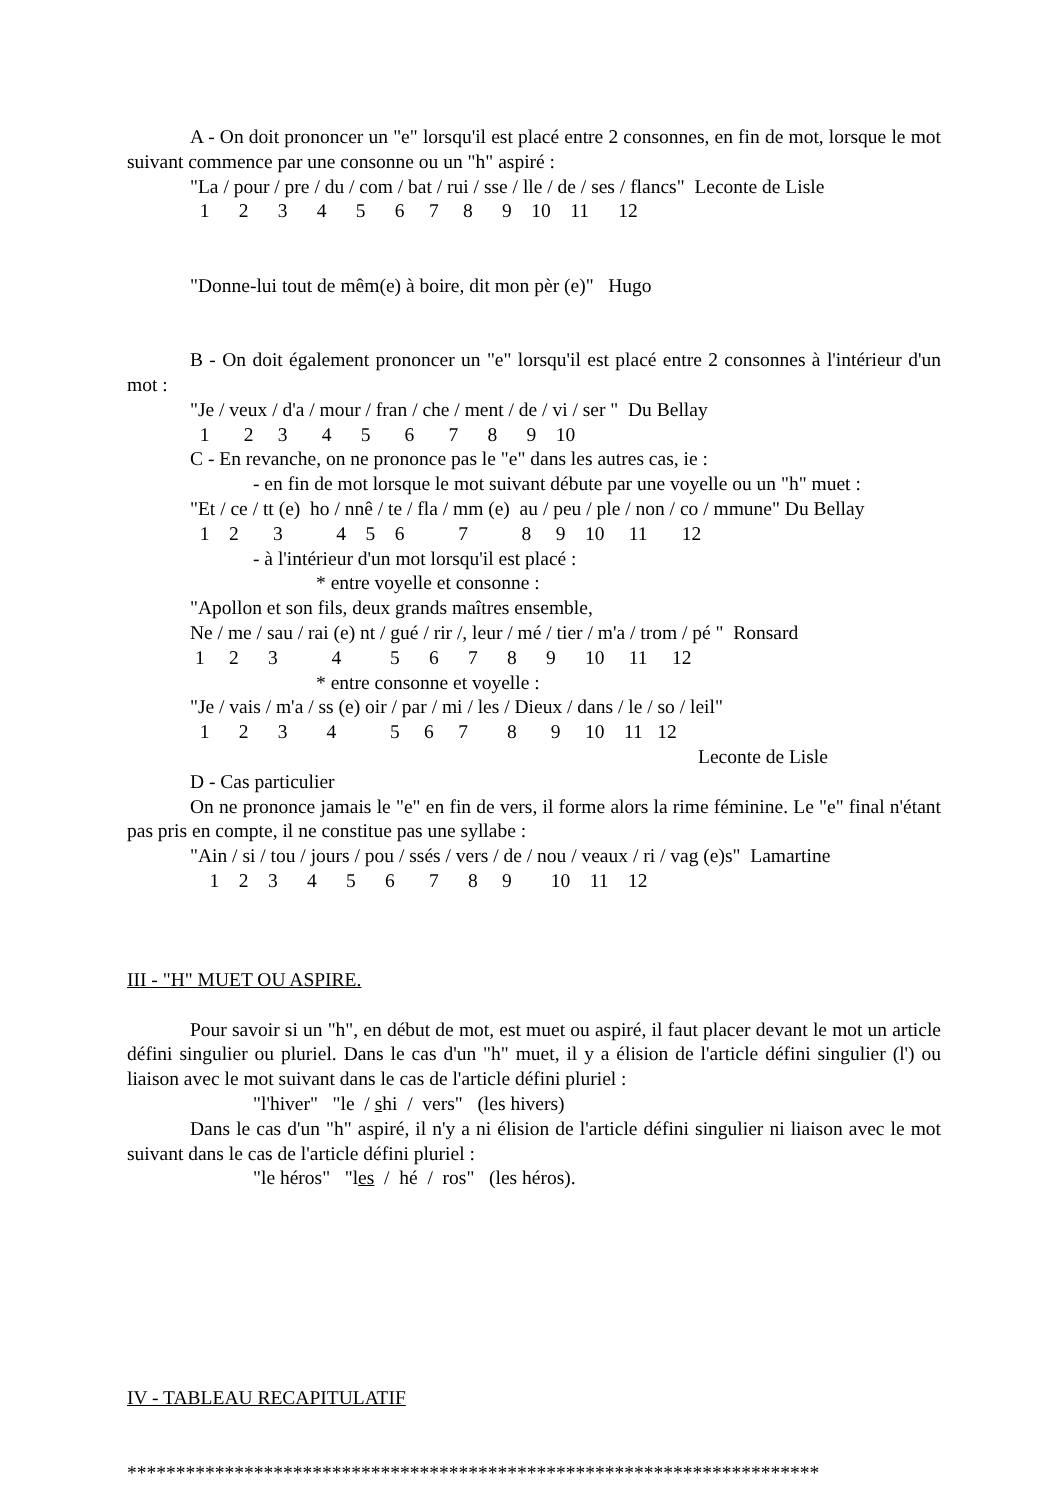A - On doit prononcer un "e" lorsqu'il est placé entre 2 consonnes, en fin de mot, lorsque le mot suivant commence par une consonne ou un "h" aspiré :
"La / pour / pre / du / com / bat / rui / sse / lle / de / ses / flancs" Leconte de Lisle
1 2 3 4 5 6 7 8 9 10 11 12
"Donne-lui tout de mêm(e) à boire, dit mon pèr (e)" Hugo
B - On doit également prononcer un "e" lorsqu'il est placé entre 2 consonnes à l'intérieur d'un mot :
"Je / veux / d'a / mour / fran / che / ment / de / vi / ser " Du Bellay
1 2 3 4 5 6 7 8 9 10
C - En revanche, on ne prononce pas le "e" dans les autres cas, ie :
- en fin de mot lorsque le mot suivant débute par une voyelle ou un "h" muet :
"Et / ce / tt (e) ho / nnê / te / fla / mm (e) au / peu / ple / non / co / mmune" Du Bellay
1 2 3 4 5 6 7 8 9 10 11 12
- à l'intérieur d'un mot lorsqu'il est placé :
* entre voyelle et consonne :
"Apollon et son fils, deux grands maîtres ensemble,
Ne / me / sau / rai (e) nt / gué / rir /, leur / mé / tier / m'a / trom / pé " Ronsard
1 2 3 4 5 6 7 8 9 10 11 12
* entre consonne et voyelle :
"Je / vais / m'a / ss (e) oir / par / mi / les / Dieux / dans / le / so / leil"
1 2 3 4 5 6 7 8 9 10 11 12
Leconte de Lisle
D - Cas particulier
On ne prononce jamais le "e" en fin de vers, il forme alors la rime féminine. Le "e" final n'étant pas pris en compte, il ne constitue pas une syllabe :
"Ain / si / tou / jours / pou / ssés / vers / de / nou / veaux / ri / vag (e)s" Lamartine
1 2 3 4 5 6 7 8 9 10 11 12
III - "H" MUET OU ASPIRE.
Pour savoir si un "h", en début de mot, est muet ou aspiré, il faut placer devant le mot un article défini singulier ou pluriel. Dans le cas d'un "h" muet, il y a élision de l'article défini singulier (l') ou liaison avec le mot suivant dans le cas de l'article défini pluriel :
"l'hiver" "le / shi / vers" (les hivers)
Dans le cas d'un "h" aspiré, il n'y a ni élision de l'article défini singulier ni liaison avec le mot suivant dans le cas de l'article défini pluriel :
"le héros" "les / hé / ros" (les héros).
IV - TABLEAU RECAPITULATIF
***********************************************************************